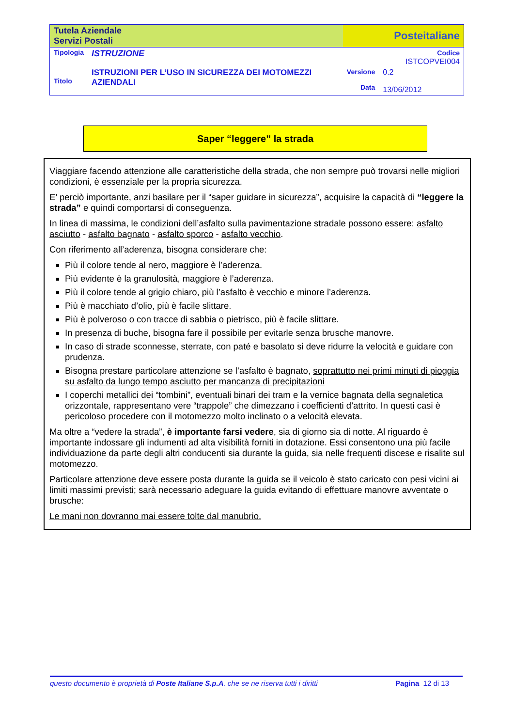| Tutela Aziendale Servizi Postali | | Posteitaliane | |
| Tipologia | ISTRUZIONE | | Codice ISTCOPVEI004 |
| Titolo | ISTRUZIONI PER L’USO IN SICUREZZA DEI MOTOMEZZI AZIENDALI | Versione Data | 0.2 13/06/2012 |
Saper “leggere” la strada
Viaggiare facendo attenzione alle caratteristiche della strada, che non sempre può trovarsi nelle migliori condizioni, è essenziale per la propria sicurezza.
E’ perciò importante, anzi basilare per il “saper guidare in sicurezza”, acquisire la capacità di “leggere la strada” e quindi comportarsi di conseguenza.
In linea di massima, le condizioni dell’asfalto sulla pavimentazione stradale possono essere: asfalto asciutto - asfalto bagnato - asfalto sporco - asfalto vecchio.
Con riferimento all’aderenza, bisogna considerare che:
Più il colore tende al nero, maggiore è l’aderenza.
Più evidente è la granulosità, maggiore è l’aderenza.
Più il colore tende al grigio chiaro, più l’asfalto è vecchio e minore l’aderenza.
Più è macchiato d’olio, più è facile slittare.
Più è polveroso o con tracce di sabbia o pietrisco, più è facile slittare.
In presenza di buche, bisogna fare il possibile per evitarle senza brusche manovre.
In caso di strade sconnesse, sterrate, con paté e basolato si deve ridurre la velocità e guidare con prudenza.
Bisogna prestare particolare attenzione se l’asfalto è bagnato, soprattutto nei primi minuti di pioggia su asfalto da lungo tempo asciutto per mancanza di precipitazioni
I coperchi metallici dei “tombini”, eventuali binari dei tram e la vernice bagnata della segnaletica orizzontale, rappresentano vere “trappole” che dimezzano i coefficienti d’attrito. In questi casi è pericoloso procedere con il motomezzo molto inclinato o a velocità elevata.
Ma oltre a “vedere la strada”, è importante farsi vedere, sia di giorno sia di notte. Al riguardo è importante indossare gli indumenti ad alta visibilità forniti in dotazione. Essi consentono una più facile individuazione da parte degli altri conducenti sia durante la guida, sia nelle frequenti discese e risalite sul motomezzo.
Particolare attenzione deve essere posta durante la guida se il veicolo è stato caricato con pesi vicini ai limiti massimi previsti; sarà necessario adeguare la guida evitando di effettuare manovre avventate o brusche:
Le mani non dovranno mai essere tolte dal manubrio.
questo documento è proprietà di Poste Italiane S.p.A. che se ne riserva tutti i diritti Pagina 12 di 13